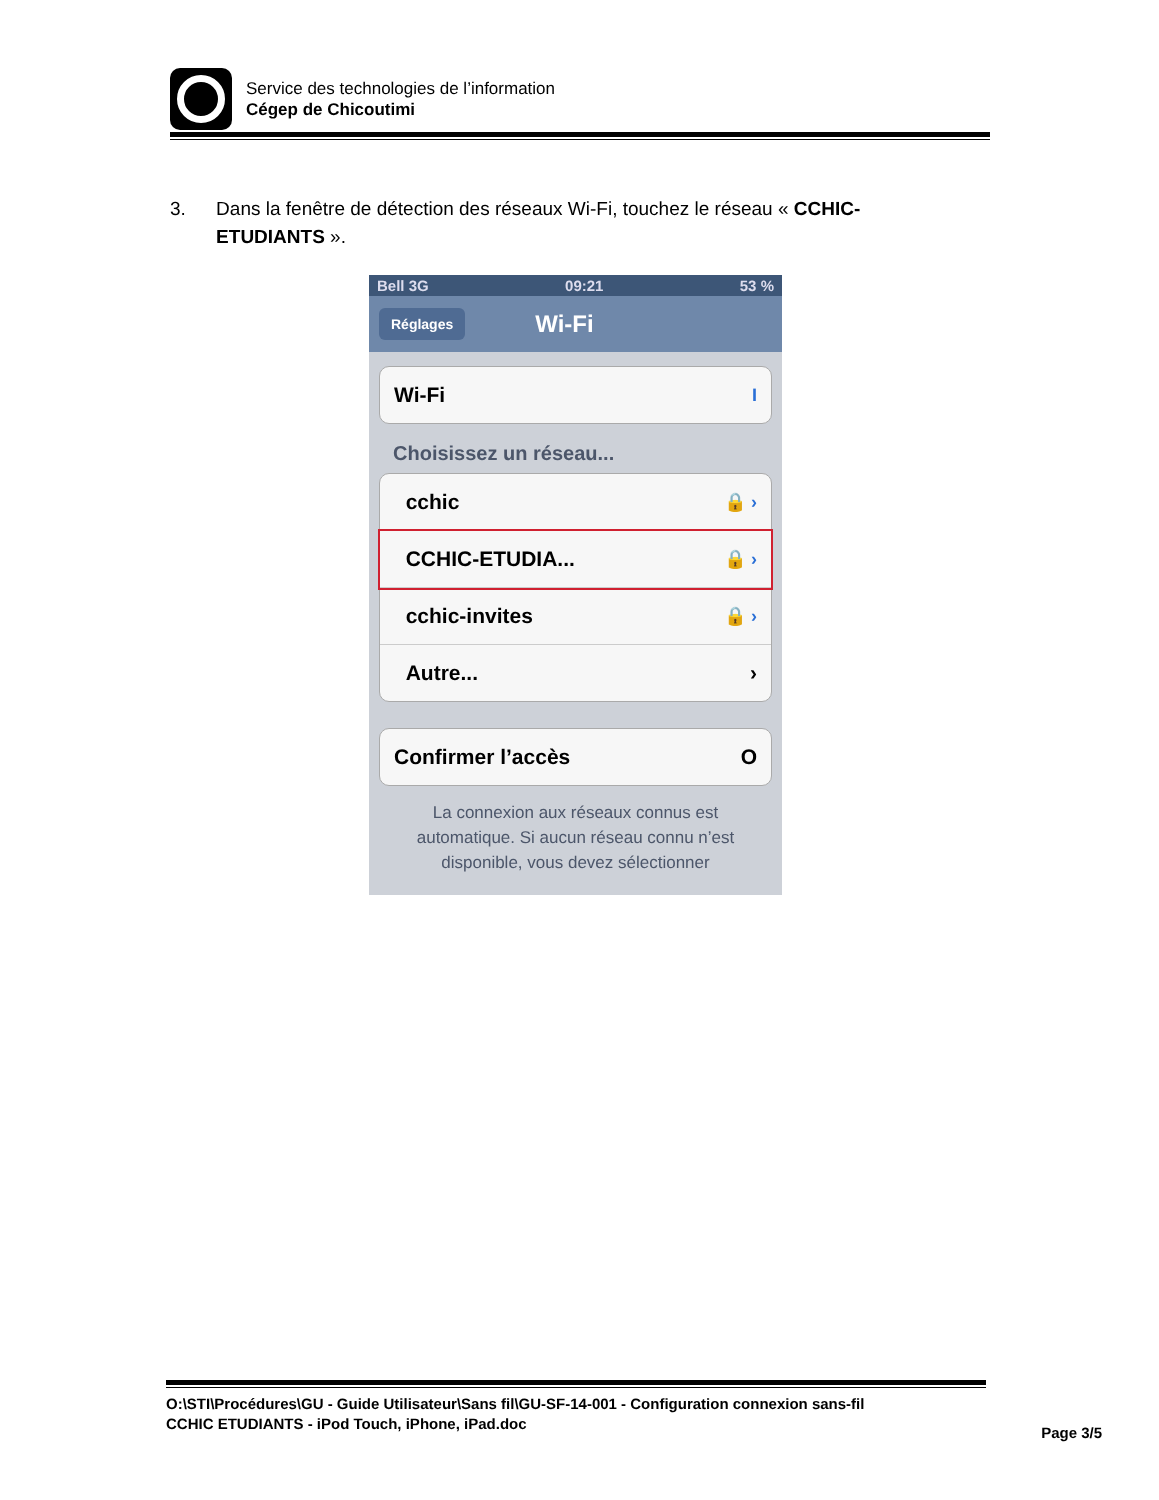Service des technologies de l’information
Cégep de Chicoutimi
3. Dans la fenêtre de détection des réseaux Wi-Fi, touchez le réseau « CCHIC-ETUDIANTS ».
Bell 3G 09:21 53 %
Réglages Wi-Fi
Wi-Fi I
Choisissez un réseau...
cchic 🔒 ›
CCHIC-ETUDIA... 🔒 ›
cchic-invites 🔒 ›
Autre... ›
Confirmer l’accès O
La connexion aux réseaux connus est automatique. Si aucun réseau connu n’est disponible, vous devez sélectionner
O:\STI\Procédures\GU - Guide Utilisateur\Sans fil\GU-SF-14-001 - Configuration connexion sans-fil
CCHIC ETUDIANTS - iPod Touch, iPhone, iPad.doc
Page 3/5